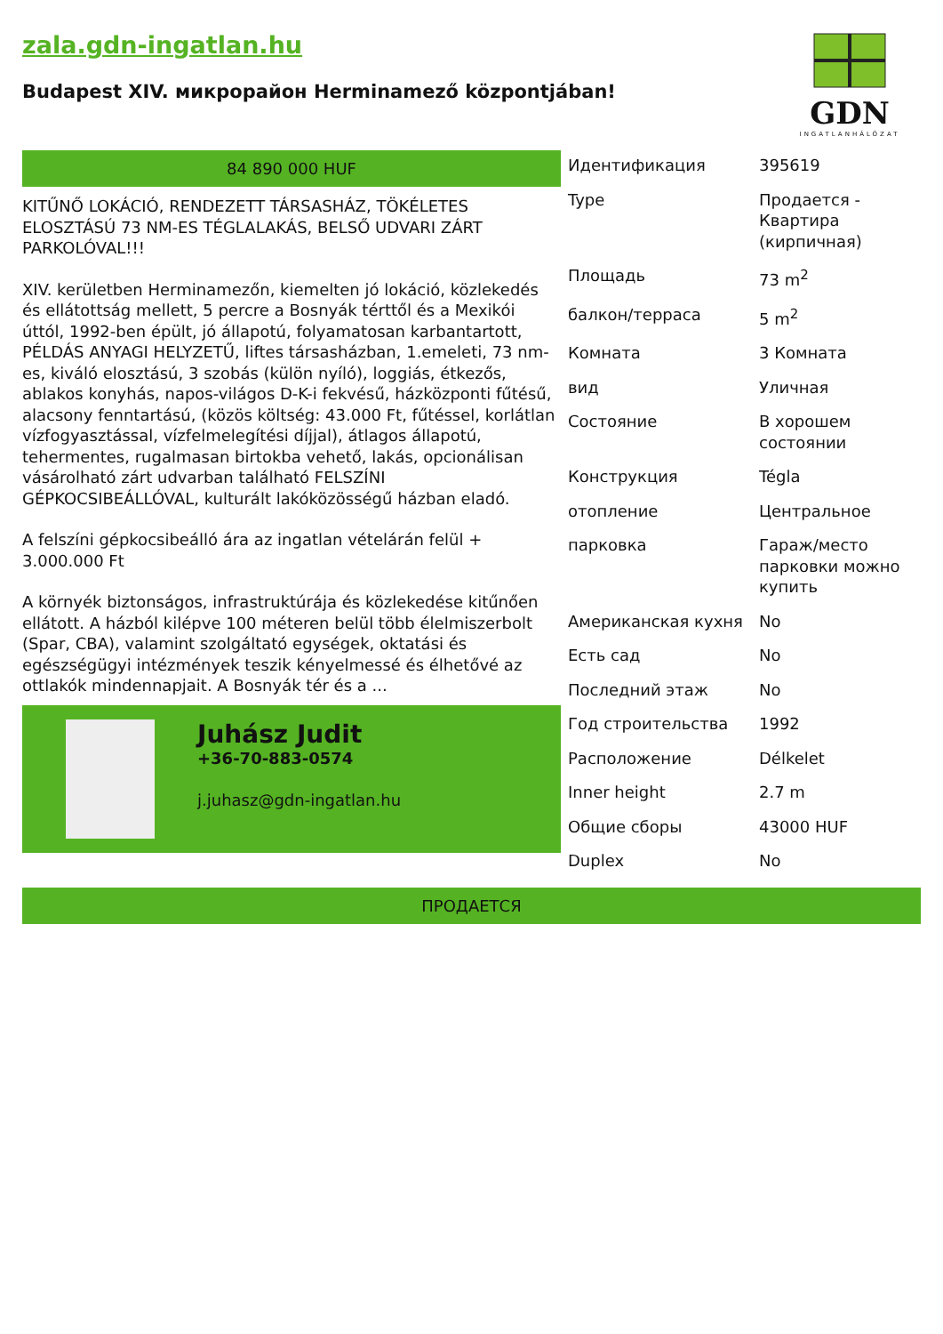zala.gdn-ingatlan.hu
Budapest XIV. микрорайон Herminamező központjában!
GDN
INGATLANHÁLÓZAT
84 890 000 HUF
KITŰNŐ LOKÁCIÓ, RENDEZETT TÁRSASHÁZ, TÖKÉLETES ELOSZTÁSÚ 73 NM-ES TÉGLALAKÁS, BELSŐ UDVARI ZÁRT PARKOLÓVAL!!!
XIV. kerületben Herminamezőn, kiemelten jó lokáció, közlekedés és ellátottság mellett, 5 percre a Bosnyák térttől és a Mexikói úttól, 1992-ben épült, jó állapotú, folyamatosan karbantartott, PÉLDÁS ANYAGI HELYZETŰ, liftes társasházban, 1.emeleti, 73 nm-es, kiváló elosztású, 3 szobás (külön nyíló), loggiás, étkezős, ablakos konyhás, napos-világos D-K-i fekvésű, házközponti fűtésű, alacsony fenntartású, (közös költség: 43.000 Ft, fűtéssel, korlátlan vízfogyasztással, vízfelmelegítési díjjal), átlagos állapotú, tehermentes, rugalmasan birtokba vehető, lakás, opcionálisan vásárolható zárt udvarban található FELSZÍNI GÉPKOCSIBEÁLLÓVAL, kulturált lakóközösségű házban eladó.
A felszíni gépkocsibeálló ára az ingatlan vételárán felül + 3.000.000 Ft
A környék biztonságos, infrastruktúrája és közlekedése kitűnően ellátott. A házból kilépve 100 méteren belül több élelmiszerbolt (Spar, CBA), valamint szolgáltató egységek, oktatási és egészségügyi intézmények teszik kényelmessé és élhetővé az ottlakók mindennapjait. A Bosnyák tér és a ...
Juhász Judit
+36-70-883-0574
j.juhasz@gdn-ingatlan.hu
| Идентификация | 395619 |
| Type | Продается - Квартира (кирпичная) |
| Площадь | 73 m<sup>2</sup> |
| балкон/терраса | 5 m<sup>2</sup> |
| Комната | 3 Комната |
| вид | Уличная |
| Состояние | В хорошем состоянии |
| Конструкция | Tégla |
| отопление | Центральное |
| парковка | Гараж/место парковки можно купить |
| Американская кухня | No |
| Есть сад | No |
| Последний этаж | No |
| Год строительства | 1992 |
| Расположение | Délkelet |
| Inner height | 2.7 m |
| Общие сборы | 43000 HUF |
| Duplex | No |
ПРОДАЕТСЯ